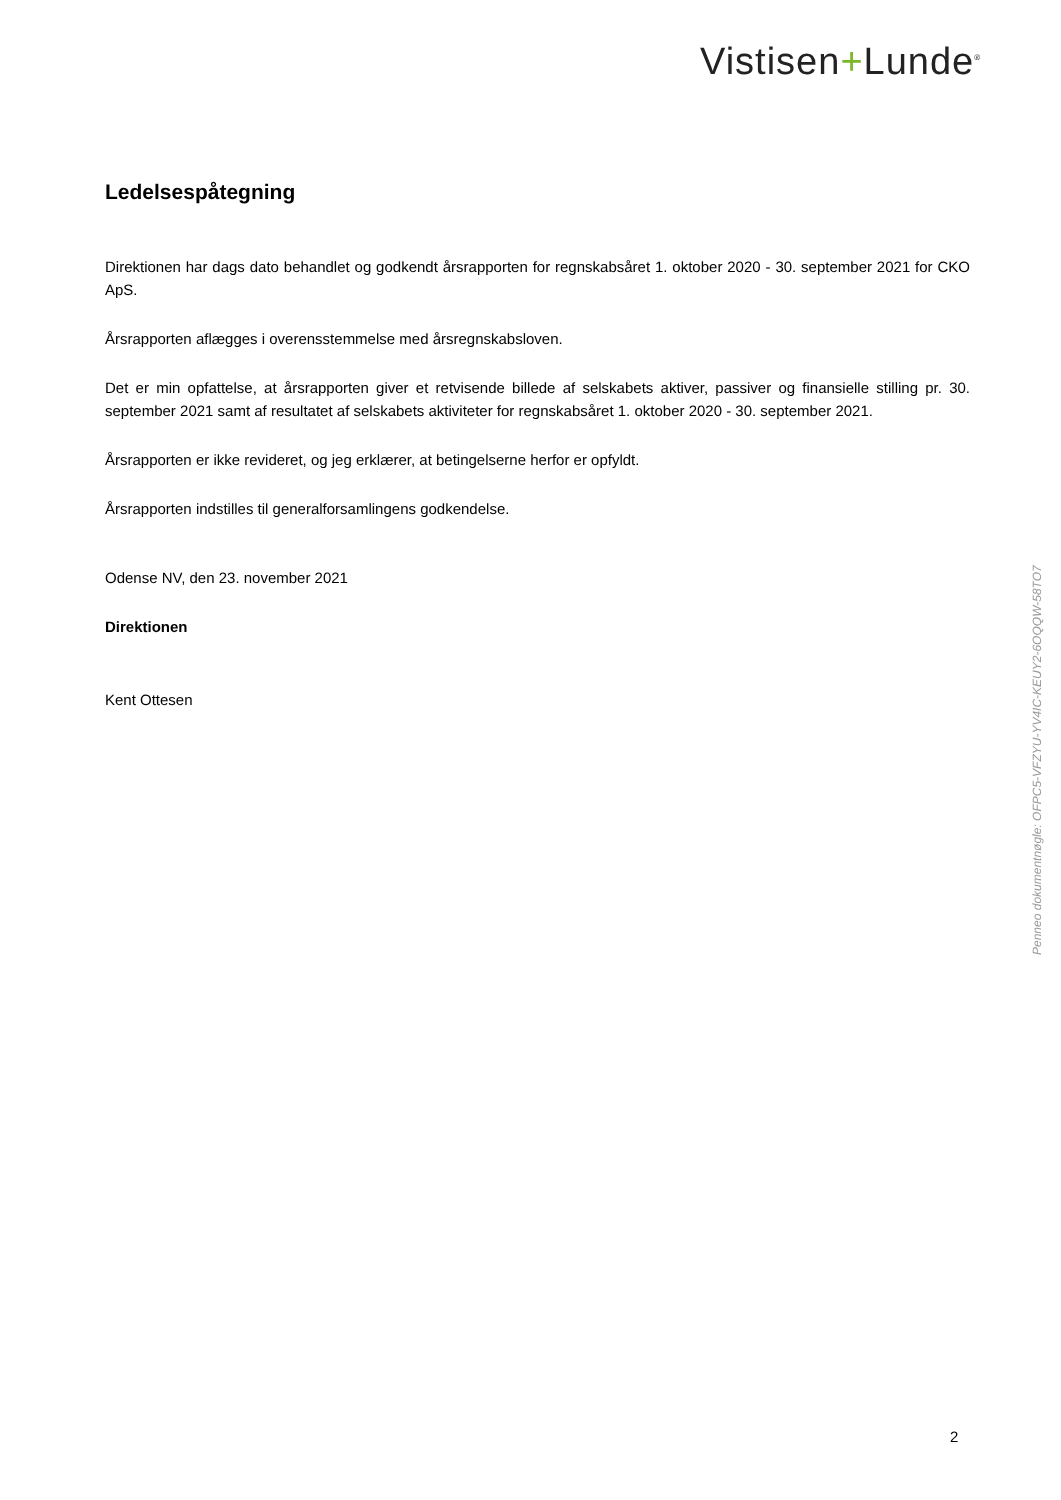Vistisen+Lunde<sup>®</sup>
Ledelsespåtegning
Direktionen har dags dato behandlet og godkendt årsrapporten for regnskabsåret 1. oktober 2020 - 30. september 2021 for CKO ApS.
Årsrapporten aflægges i overensstemmelse med årsregnskabsloven.
Det er min opfattelse, at årsrapporten giver et retvisende billede af selskabets aktiver, passiver og finansielle stilling pr. 30. september 2021 samt af resultatet af selskabets aktiviteter for regnskabsåret 1. oktober 2020 - 30. september 2021.
Årsrapporten er ikke revideret, og jeg erklærer, at betingelserne herfor er opfyldt.
Årsrapporten indstilles til generalforsamlingens godkendelse.
Odense NV, den 23. november 2021
Direktionen
Kent Ottesen
Penneo dokumentnøgle: OFPC5-VFZYU-YV4IC-KEUY2-6OQQW-58TO7
2